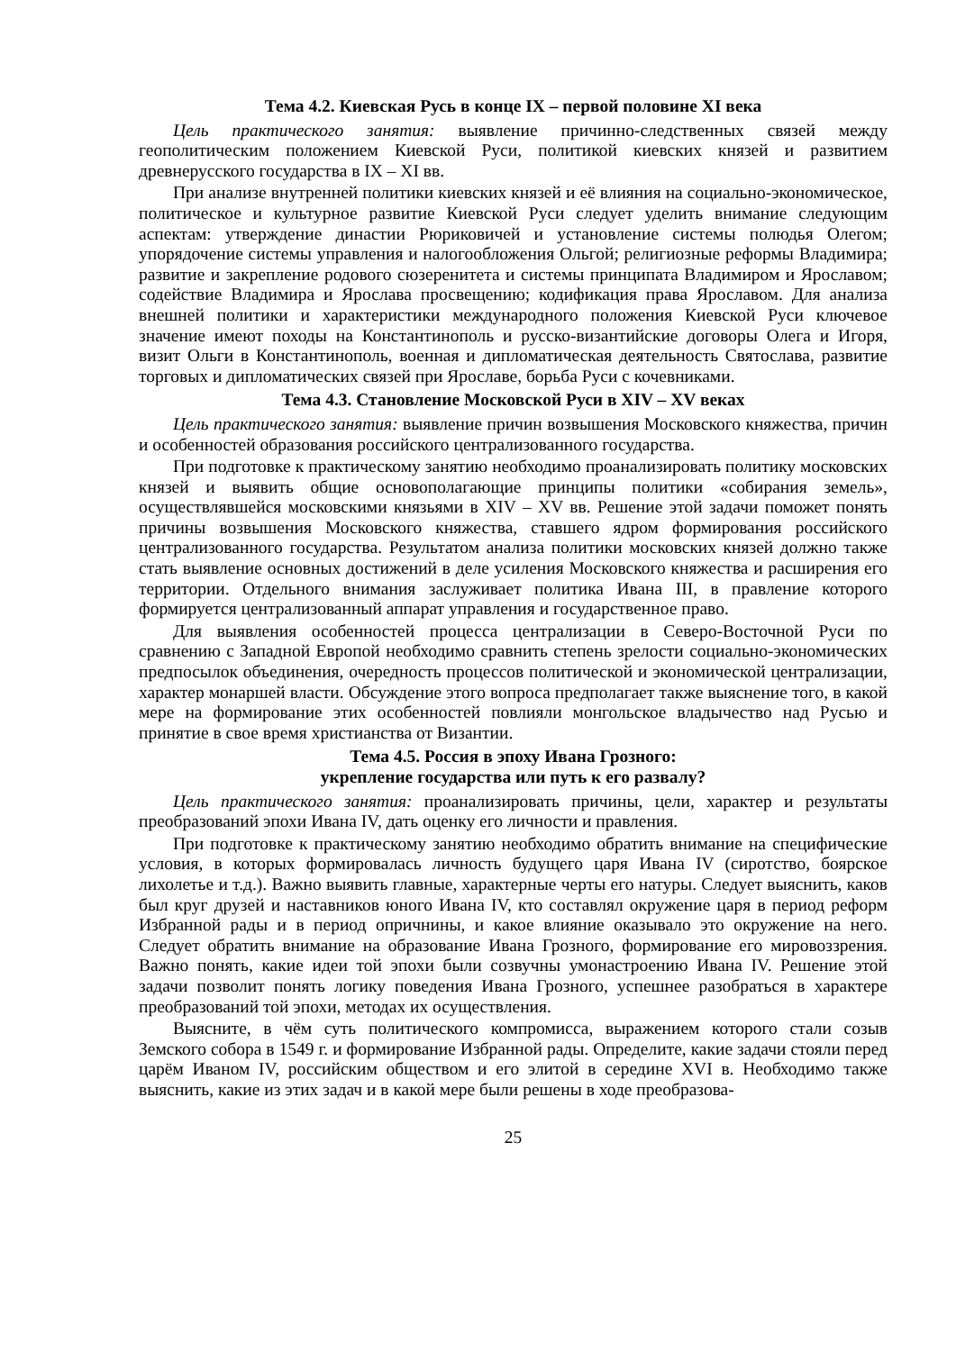Тема 4.2. Киевская Русь в конце IX – первой половине XI века
Цель практического занятия: выявление причинно-следственных связей между геополитическим положением Киевской Руси, политикой киевских князей и развитием древнерусского государства в IX – XI вв.
При анализе внутренней политики киевских князей и её влияния на социально-экономическое, политическое и культурное развитие Киевской Руси следует уделить внимание следующим аспектам: утверждение династии Рюриковичей и установление системы полюдья Олегом; упорядочение системы управления и налогообложения Ольгой; религиозные реформы Владимира; развитие и закрепление родового сюзеренитета и системы принципата Владимиром и Ярославом; содействие Владимира и Ярослава просвещению; кодификация права Ярославом. Для анализа внешней политики и характеристики международного положения Киевской Руси ключевое значение имеют походы на Константинополь и русско-византийские договоры Олега и Игоря, визит Ольги в Константинополь, военная и дипломатическая деятельность Святослава, развитие торговых и дипломатических связей при Ярославе, борьба Руси с кочевниками.
Тема 4.3. Становление Московской Руси в XIV – XV веках
Цель практического занятия: выявление причин возвышения Московского княжества, причин и особенностей образования российского централизованного государства.
При подготовке к практическому занятию необходимо проанализировать политику московских князей и выявить общие основополагающие принципы политики «собирания земель», осуществлявшейся московскими князьями в XIV – XV вв. Решение этой задачи поможет понять причины возвышения Московского княжества, ставшего ядром формирования российского централизованного государства. Результатом анализа политики московских князей должно также стать выявление основных достижений в деле усиления Московского княжества и расширения его территории. Отдельного внимания заслуживает политика Ивана III, в правление которого формируется централизованный аппарат управления и государственное право.
Для выявления особенностей процесса централизации в Северо-Восточной Руси по сравнению с Западной Европой необходимо сравнить степень зрелости социально-экономических предпосылок объединения, очередность процессов политической и экономической централизации, характер монаршей власти. Обсуждение этого вопроса предполагает также выяснение того, в какой мере на формирование этих особенностей повлияли монгольское владычество над Русью и принятие в свое время христианства от Византии.
Тема 4.5. Россия в эпоху Ивана Грозного:
укрепление государства или путь к его развалу?
Цель практического занятия: проанализировать причины, цели, характер и результаты преобразований эпохи Ивана IV, дать оценку его личности и правления.
При подготовке к практическому занятию необходимо обратить внимание на специфические условия, в которых формировалась личность будущего царя Ивана IV (сиротство, боярское лихолетье и т.д.). Важно выявить главные, характерные черты его натуры. Следует выяснить, каков был круг друзей и наставников юного Ивана IV, кто составлял окружение царя в период реформ Избранной рады и в период опричнины, и какое влияние оказывало это окружение на него. Следует обратить внимание на образование Ивана Грозного, формирование его мировоззрения. Важно понять, какие идеи той эпохи были созвучны умонастроению Ивана IV. Решение этой задачи позволит понять логику поведения Ивана Грозного, успешнее разобраться в характере преобразований той эпохи, методах их осуществления.
Выясните, в чём суть политического компромисса, выражением которого стали созыв Земского собора в 1549 г. и формирование Избранной рады. Определите, какие задачи стояли перед царём Иваном IV, российским обществом и его элитой в середине XVI в. Необходимо также выяснить, какие из этих задач и в какой мере были решены в ходе преобразова-
25